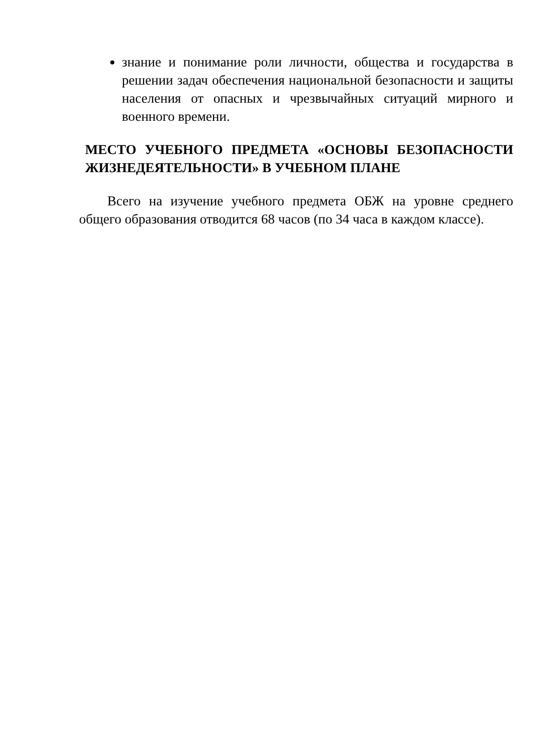знание и понимание роли личности, общества и государства в решении задач обеспечения национальной безопасности и защиты населения от опасных и чрезвычайных ситуаций мирного и военного времени.
МЕСТО УЧЕБНОГО ПРЕДМЕТА «ОСНОВЫ БЕЗОПАСНОСТИ ЖИЗНЕДЕЯТЕЛЬНОСТИ» В УЧЕБНОМ ПЛАНЕ
Всего на изучение учебного предмета ОБЖ на уровне среднего общего образования отводится 68 часов (по 34 часа в каждом классе).